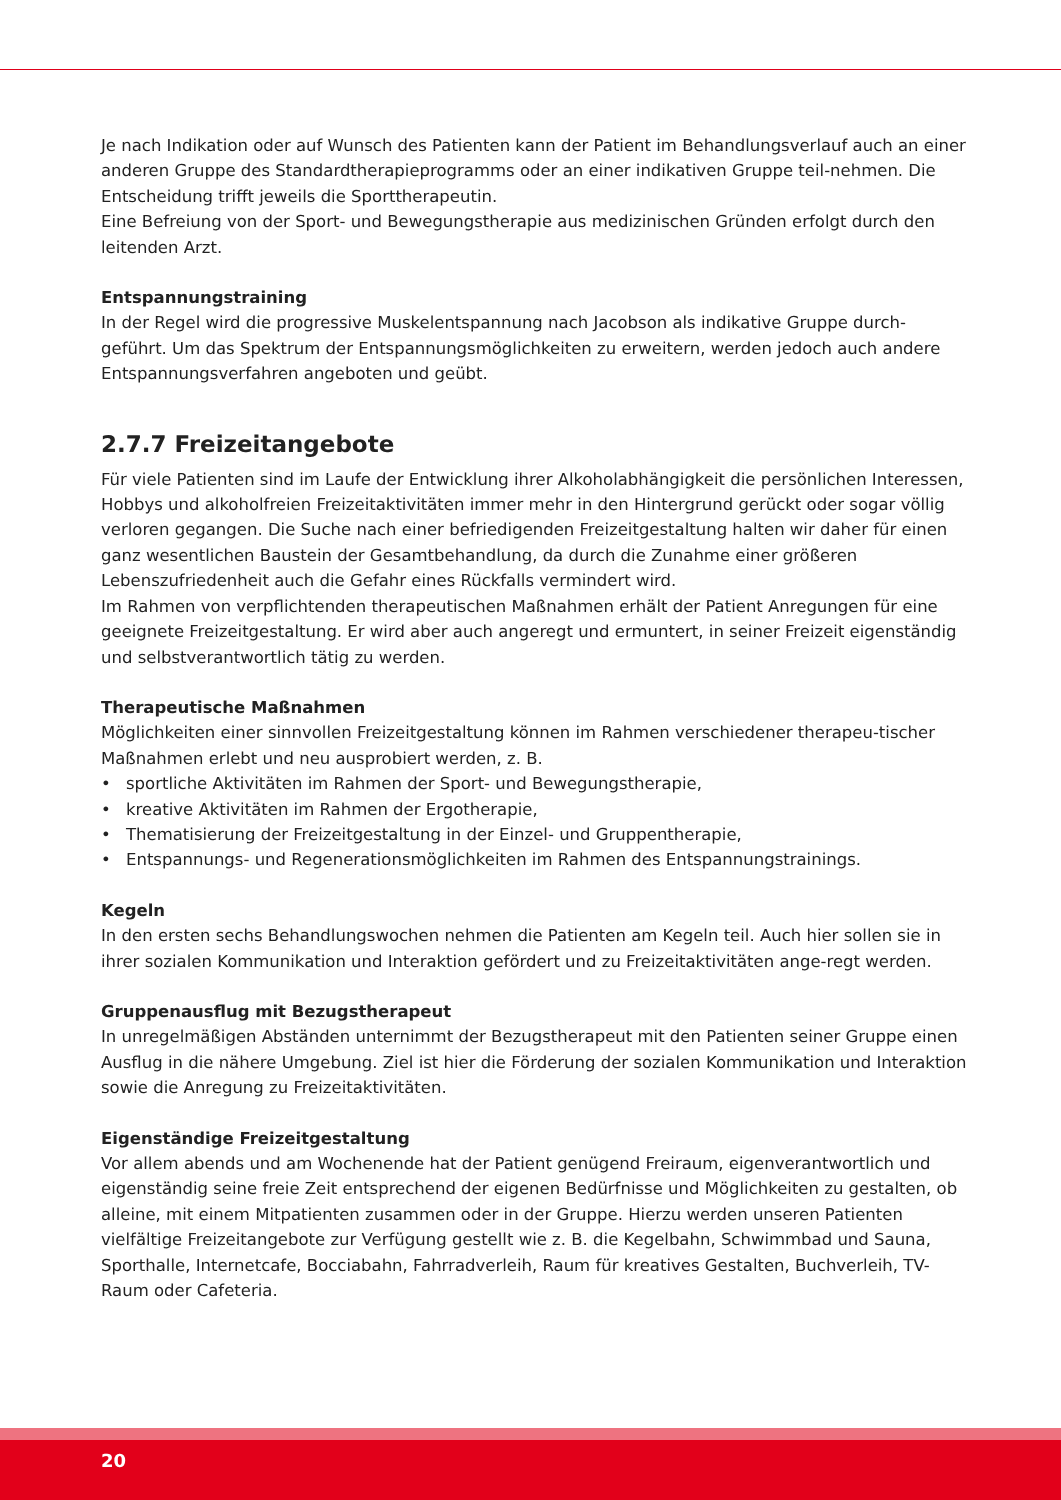Je nach Indikation oder auf Wunsch des Patienten kann der Patient im Behandlungsverlauf auch an einer anderen Gruppe des Standardtherapieprogramms oder an einer indikativen Gruppe teil-nehmen. Die Entscheidung trifft jeweils die Sporttherapeutin.
Eine Befreiung von der Sport- und Bewegungstherapie aus medizinischen Gründen erfolgt durch den leitenden Arzt.
Entspannungstraining
In der Regel wird die progressive Muskelentspannung nach Jacobson als indikative Gruppe durch-geführt. Um das Spektrum der Entspannungsmöglichkeiten zu erweitern, werden jedoch auch andere Entspannungsverfahren angeboten und geübt.
2.7.7 Freizeitangebote
Für viele Patienten sind im Laufe der Entwicklung ihrer Alkoholabhängigkeit die persönlichen Interessen, Hobbys und alkoholfreien Freizeitaktivitäten immer mehr in den Hintergrund gerückt oder sogar völlig verloren gegangen. Die Suche nach einer befriedigenden Freizeitgestaltung halten wir daher für einen ganz wesentlichen Baustein der Gesamtbehandlung, da durch die Zunahme einer größeren Lebenszufriedenheit auch die Gefahr eines Rückfalls vermindert wird.
Im Rahmen von verpflichtenden therapeutischen Maßnahmen erhält der Patient Anregungen für eine geeignete Freizeitgestaltung. Er wird aber auch angeregt und ermuntert, in seiner Freizeit eigenständig und selbstverantwortlich tätig zu werden.
Therapeutische Maßnahmen
Möglichkeiten einer sinnvollen Freizeitgestaltung können im Rahmen verschiedener therapeu-tischer Maßnahmen erlebt und neu ausprobiert werden, z. B.
• sportliche Aktivitäten im Rahmen der Sport- und Bewegungstherapie,
• kreative Aktivitäten im Rahmen der Ergotherapie,
• Thematisierung der Freizeitgestaltung in der Einzel- und Gruppentherapie,
• Entspannungs- und Regenerationsmöglichkeiten im Rahmen des Entspannungstrainings.
Kegeln
In den ersten sechs Behandlungswochen nehmen die Patienten am Kegeln teil. Auch hier sollen sie in ihrer sozialen Kommunikation und Interaktion gefördert und zu Freizeitaktivitäten ange-regt werden.
Gruppenausflug mit Bezugstherapeut
In unregelmäßigen Abständen unternimmt der Bezugstherapeut mit den Patienten seiner Gruppe einen Ausflug in die nähere Umgebung. Ziel ist hier die Förderung der sozialen Kommunikation und Interaktion sowie die Anregung zu Freizeitaktivitäten.
Eigenständige Freizeitgestaltung
Vor allem abends und am Wochenende hat der Patient genügend Freiraum, eigenverantwortlich und eigenständig seine freie Zeit entsprechend der eigenen Bedürfnisse und Möglichkeiten zu gestalten, ob alleine, mit einem Mitpatienten zusammen oder in der Gruppe. Hierzu werden unseren Patienten vielfältige Freizeitangebote zur Verfügung gestellt wie z. B. die Kegelbahn, Schwimmbad und Sauna, Sporthalle, Internetcafe, Bocciabahn, Fahrradverleih, Raum für kreatives Gestalten, Buchverleih, TV-Raum oder Cafeteria.
20